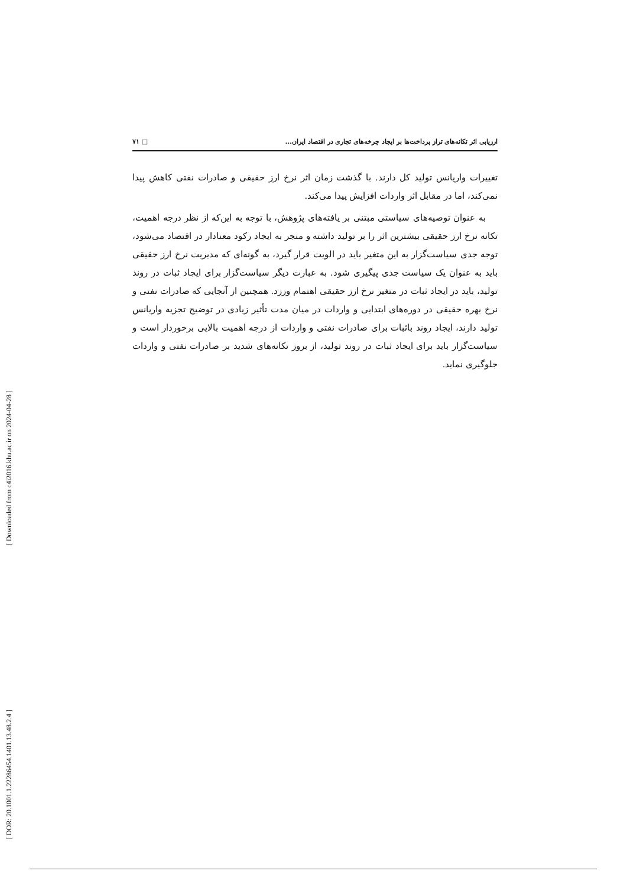[ Downloaded from c4i2016.khu.ac.ir on 2024-04-28 ]
[ DOR: 20.1001.1.22286454.1401.13.48.2.4 ]
ارزیابی اثر تکانه‌های تراز پرداخت‌ها بر ایجاد چرخه‌های تجاری در اقتصاد ایران... □ ۷۱
تغییرات واریانس تولید کل دارند. با گذشت زمان اثر نرخ ارز حقیقی و صادرات نفتی کاهش پیدا نمی‌کند، اما در مقابل اثر واردات افزایش پیدا می‌کند.
به عنوان توصیه‌های سیاستی مبتنی بر یافته‌های پژوهش، با توجه به این‌که از نظر درجه اهمیت، تکانه نرخ ارز حقیقی بیشترین اثر را بر تولید داشته و منجر به ایجاد رکود معنادار در اقتصاد می‌شود، توجه جدی سیاست‌گزار به این متغیر باید در الویت قرار گیرد، به گونه‌ای که مدیریت نرخ ارز حقیقی باید به عنوان یک سیاست جدی پیگیری شود. به عبارت دیگر سیاست‌گزار برای ایجاد ثبات در روند تولید، باید در ایجاد ثبات در متغیر نرخ ارز حقیقی اهتمام ورزد. همچنین از آنجایی که صادرات نفتی و نرخ بهره حقیقی در دوره‌های ابتدایی و واردات در میان مدت تأثیر زیادی در توضیح تجزیه واریانس تولید دارند، ایجاد روند باثبات برای صادرات نفتی و واردات از درجه اهمیت بالایی برخوردار است و سیاست‌گزار باید برای ایجاد ثبات در روند تولید، از بروز تکانه‌های شدید بر صادرات نفتی و واردات جلوگیری نماید.